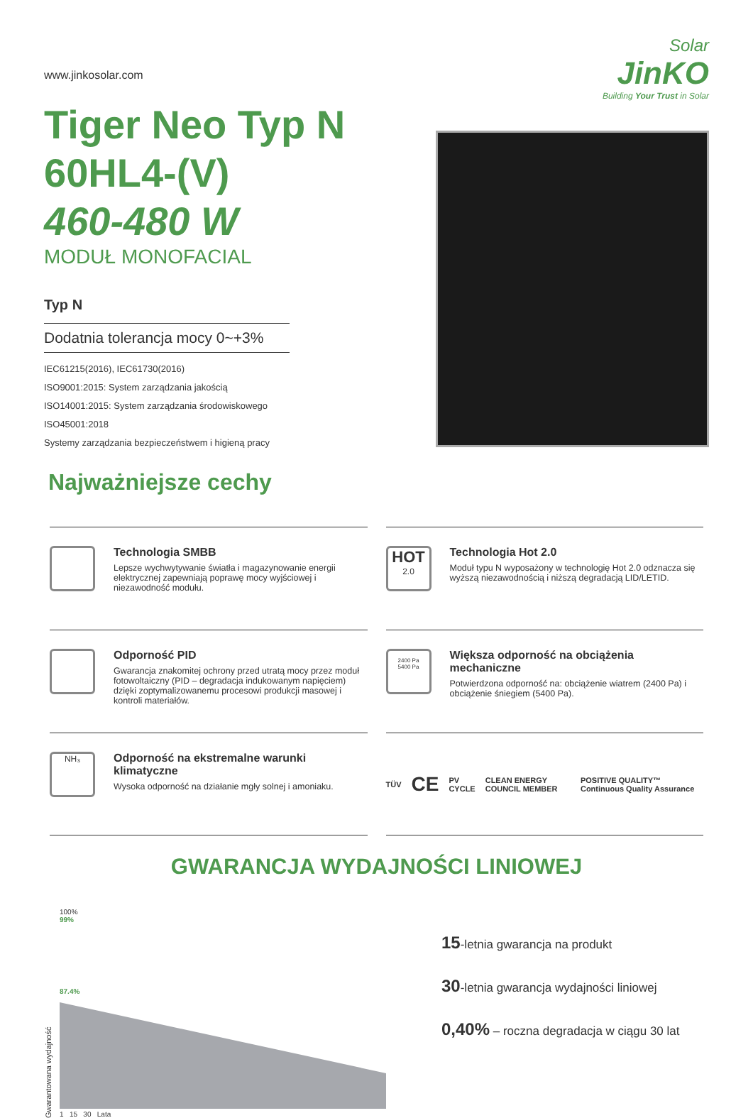www.jinkosolar.com
Solar
JinKO
Building Your Trust in Solar
Tiger Neo Typ N
60HL4-(V)
460-480 W
MODUŁ MONOFACIAL
Typ N
Dodatnia tolerancja mocy 0~+3%
IEC61215(2016), IEC61730(2016)
ISO9001:2015: System zarządzania jakością
ISO14001:2015: System zarządzania środowiskowego
ISO45001:2018
Systemy zarządzania bezpieczeństwem i higieną pracy
Najważniejsze cechy
Technologia SMBB
Lepsze wychwytywanie światła i magazynowanie energii elektrycznej zapewniają poprawę mocy wyjściowej i niezawodność modułu.
HOT
2.0
Technologia Hot 2.0
Moduł typu N wyposażony w technologię Hot 2.0 odznacza się wyższą niezawodnością i niższą degradacją LID/LETID.
Odporność PID
Gwarancja znakomitej ochrony przed utratą mocy przez moduł fotowoltaiczny (PID – degradacja indukowanym napięciem) dzięki zoptymalizowanemu procesowi produkcji masowej i kontroli materiałów.
2400 Pa
5400 Pa
Większa odporność na obciążenia mechaniczne
Potwierdzona odporność na: obciążenie wiatrem (2400 Pa) i obciążenie śniegiem (5400 Pa).
NH₃
Odporność na ekstremalne warunki klimatyczne
Wysoka odporność na działanie mgły solnej i amoniaku.
TÜV CE PV CYCLE CLEAN ENERGY COUNCIL MEMBER POSITIVE QUALITY™ Continuous Quality Assurance
GWARANCJA WYDAJNOŚCI LINIOWEJ
Gwarantowana wydajność
100%
99%
87.4%
1 15 30 Lata
15-letnia gwarancja na produkt
30-letnia gwarancja wydajności liniowej
0,40% – roczna degradacja w ciągu 30 lat